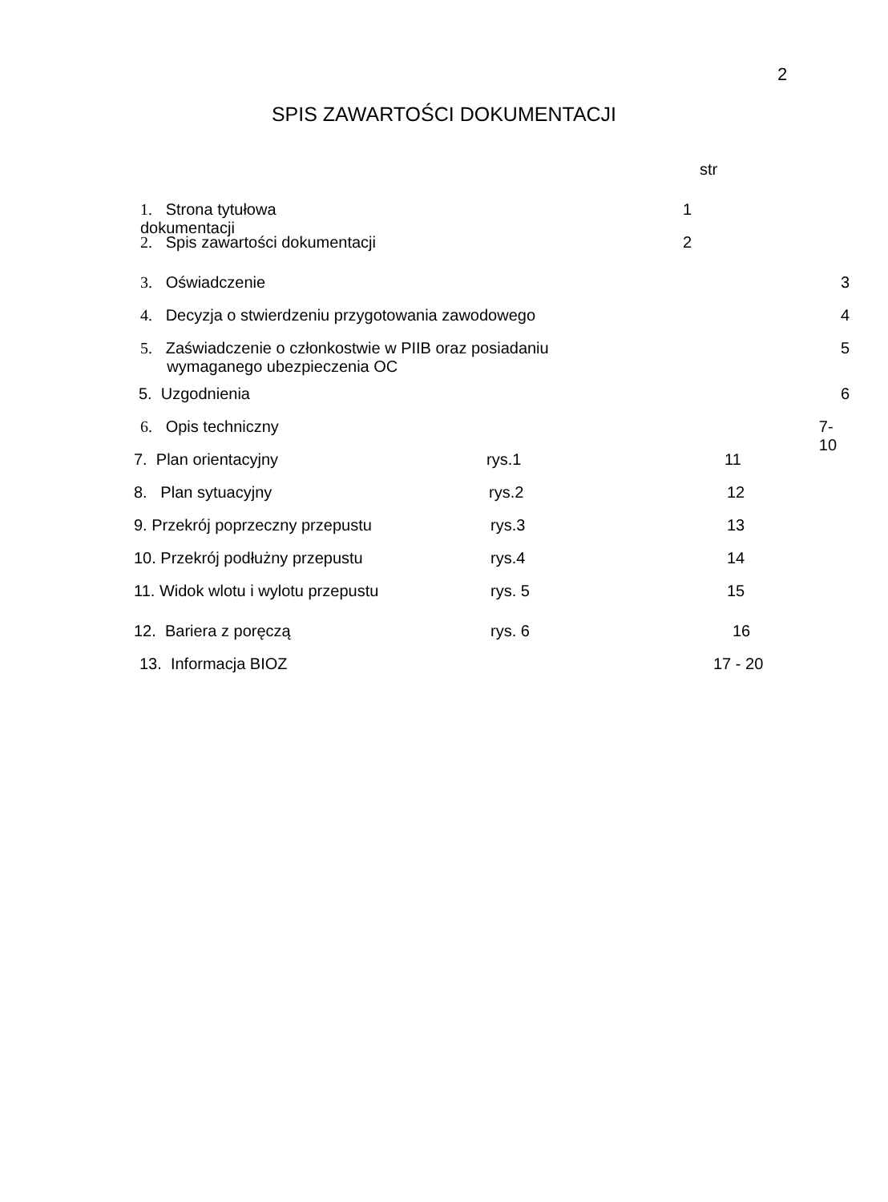2
SPIS ZAWARTOŚCI DOKUMENTACJI
str
1. Strona tytułowa dokumentacji 1
2. Spis zawartości dokumentacji 2
3. Oświadczenie 3
4. Decyzja o stwierdzeniu przygotowania zawodowego 4
5. Zaświadczenie o członkostwie w PIIB oraz posiadaniu
wymaganego ubezpieczenia OC 5
5. Uzgodnienia 6
6. Opis techniczny 7-10
7. Plan orientacyjny rys.1 11
8. Plan sytuacyjny rys.2 12
9. Przekrój poprzeczny przepustu rys.3 13
10. Przekrój podłużny przepustu rys.4 14
11. Widok wlotu i wylotu przepustu rys. 5 15
12. Bariera z poręczą rys. 6 16
13. Informacja BIOZ 17 - 20